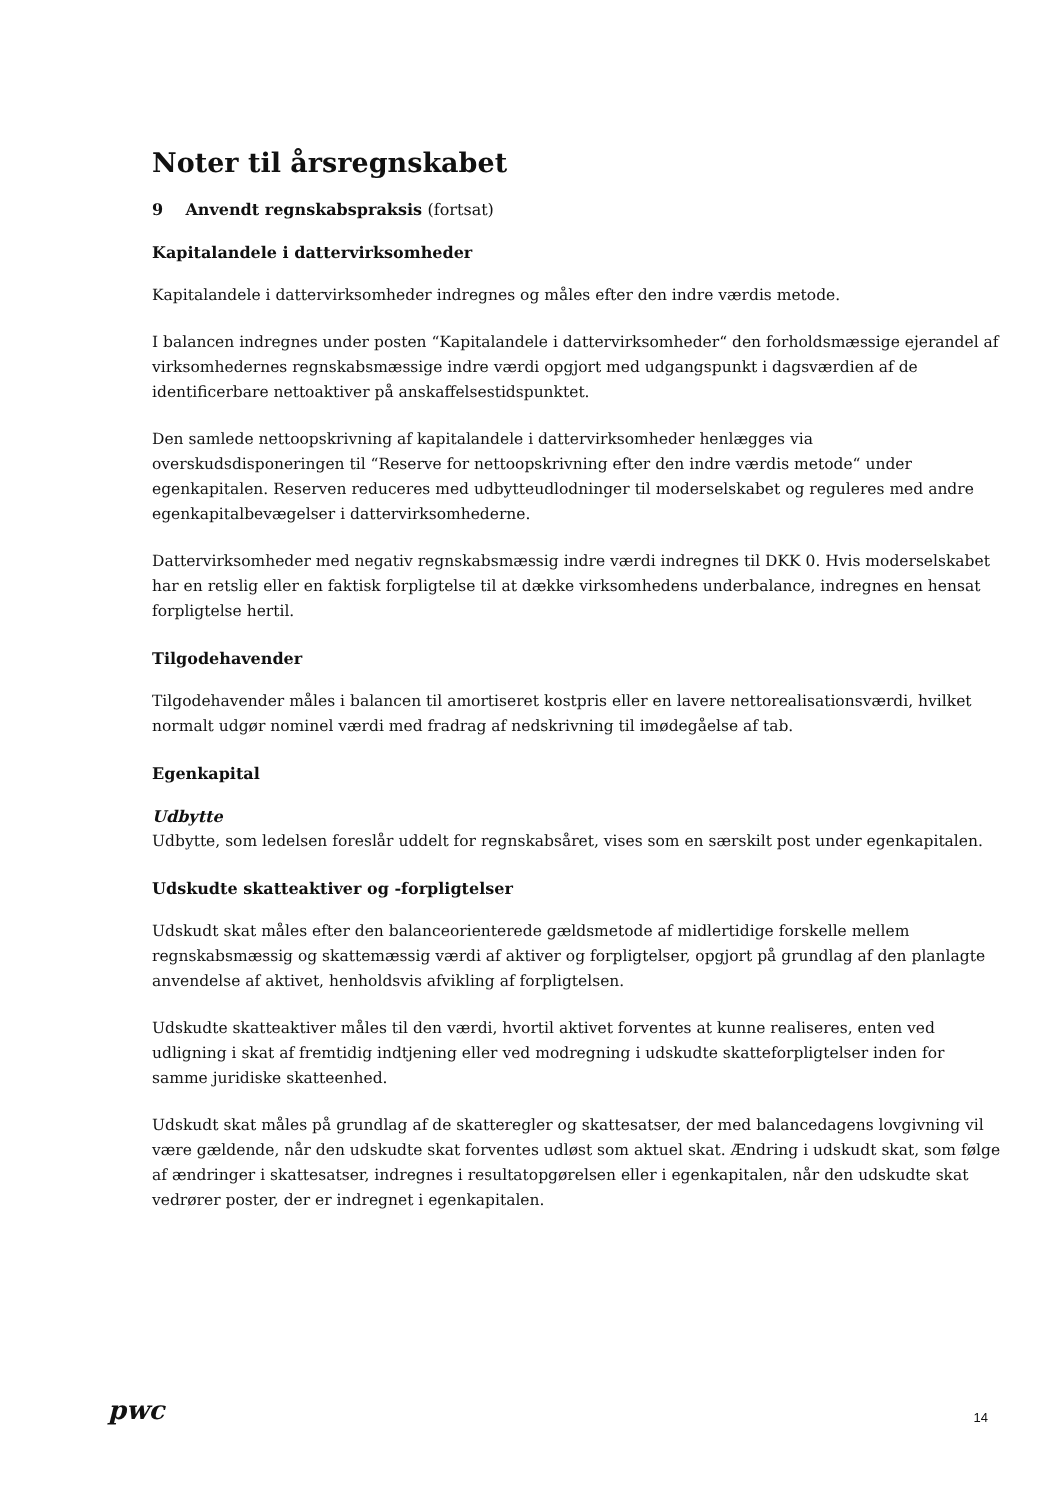Noter til årsregnskabet
9 Anvendt regnskabspraksis (fortsat)
Kapitalandele i dattervirksomheder
Kapitalandele i dattervirksomheder indregnes og måles efter den indre værdis metode.
I balancen indregnes under posten “Kapitalandele i dattervirksomheder“ den forholdsmæssige ejerandel af virksomhedernes regnskabsmæssige indre værdi opgjort med udgangspunkt i dagsværdien af de identificerbare nettoaktiver på anskaffelsestidspunktet.
Den samlede nettoopskrivning af kapitalandele i dattervirksomheder henlægges via overskudsdisponeringen til “Reserve for nettoopskrivning efter den indre værdis metode“ under egenkapitalen. Reserven reduceres med udbytteudlodninger til moderselskabet og reguleres med andre egenkapitalbevægelser i dattervirksomhederne.
Dattervirksomheder med negativ regnskabsmæssig indre værdi indregnes til DKK 0. Hvis moderselskabet har en retslig eller en faktisk forpligtelse til at dække virksomhedens underbalance, indregnes en hensat forpligtelse hertil.
Tilgodehavender
Tilgodehavender måles i balancen til amortiseret kostpris eller en lavere nettorealisationsværdi, hvilket normalt udgør nominel værdi med fradrag af nedskrivning til imødegåelse af tab.
Egenkapital
Udbytte
Udbytte, som ledelsen foreslår uddelt for regnskabsåret, vises som en særskilt post under egenkapitalen.
Udskudte skatteaktiver og -forpligtelser
Udskudt skat måles efter den balanceorienterede gældsmetode af midlertidige forskelle mellem regnskabsmæssig og skattemæssig værdi af aktiver og forpligtelser, opgjort på grundlag af den planlagte anvendelse af aktivet, henholdsvis afvikling af forpligtelsen.
Udskudte skatteaktiver måles til den værdi, hvortil aktivet forventes at kunne realiseres, enten ved udligning i skat af fremtidig indtjening eller ved modregning i udskudte skatteforpligtelser inden for samme juridiske skatteenhed.
Udskudt skat måles på grundlag af de skatteregler og skattesatser, der med balancedagens lovgivning vil være gældende, når den udskudte skat forventes udløst som aktuel skat. Ændring i udskudt skat, som følge af ændringer i skattesatser, indregnes i resultatopgørelsen eller i egenkapitalen, når den udskudte skat vedrører poster, der er indregnet i egenkapitalen.
pwc
14